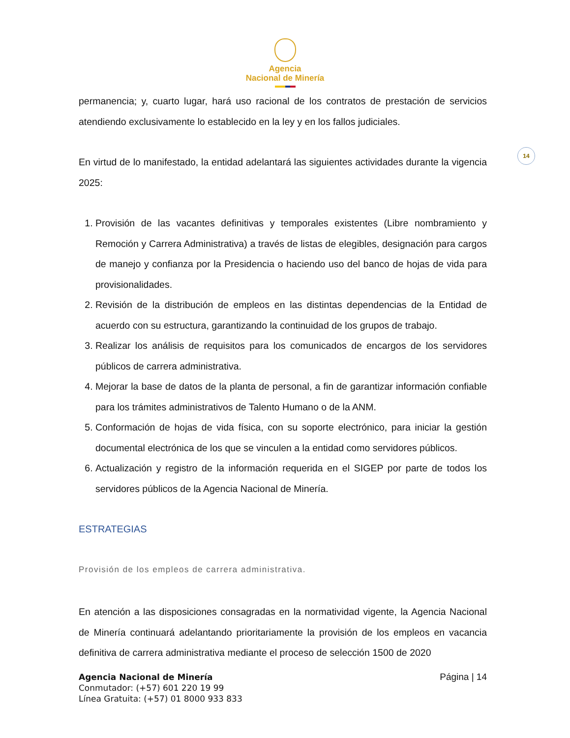Agencia
Nacional de Minería
14
permanencia; y, cuarto lugar, hará uso racional de los contratos de prestación de servicios atendiendo exclusivamente lo establecido en la ley y en los fallos judiciales.
En virtud de lo manifestado, la entidad adelantará las siguientes actividades durante la vigencia 2025:
1. Provisión de las vacantes definitivas y temporales existentes (Libre nombramiento y Remoción y Carrera Administrativa) a través de listas de elegibles, designación para cargos de manejo y confianza por la Presidencia o haciendo uso del banco de hojas de vida para provisionalidades.
2. Revisión de la distribución de empleos en las distintas dependencias de la Entidad de acuerdo con su estructura, garantizando la continuidad de los grupos de trabajo.
3. Realizar los análisis de requisitos para los comunicados de encargos de los servidores públicos de carrera administrativa.
4. Mejorar la base de datos de la planta de personal, a fin de garantizar información confiable para los trámites administrativos de Talento Humano o de la ANM.
5. Conformación de hojas de vida física, con su soporte electrónico, para iniciar la gestión documental electrónica de los que se vinculen a la entidad como servidores públicos.
6. Actualización y registro de la información requerida en el SIGEP por parte de todos los servidores públicos de la Agencia Nacional de Minería.
ESTRATEGIAS
Provisión de los empleos de carrera administrativa.
En atención a las disposiciones consagradas en la normatividad vigente, la Agencia Nacional de Minería continuará adelantando prioritariamente la provisión de los empleos en vacancia definitiva de carrera administrativa mediante el proceso de selección 1500 de 2020
Agencia Nacional de Minería
Conmutador: (+57) 601 220 19 99
Línea Gratuita: (+57) 01 8000 933 833
Página | 14